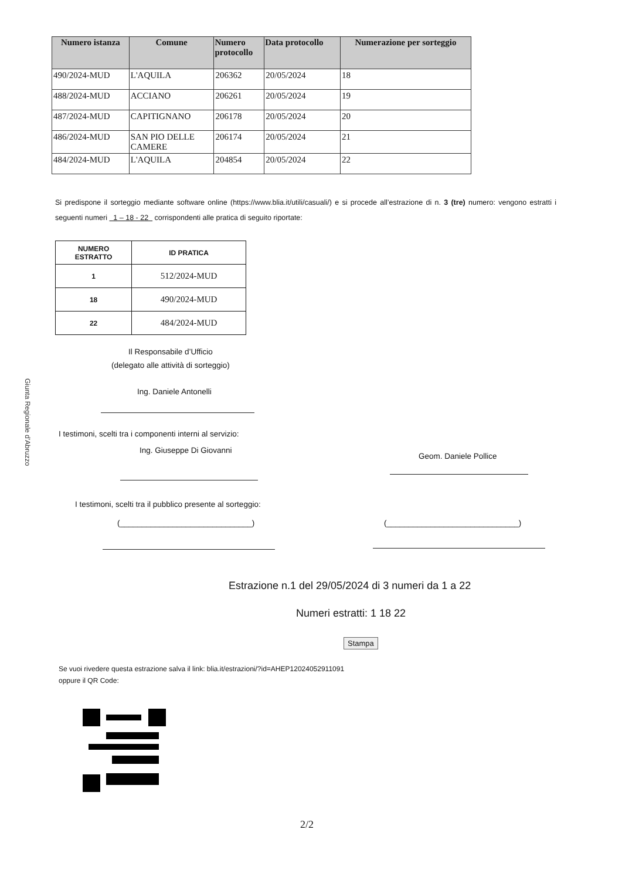Giunta Regionale d'Abruzzo
| Numero istanza | Comune | Numero protocollo | Data protocollo | Numerazione per sorteggio |
| --- | --- | --- | --- | --- |
| 490/2024-MUD | L'AQUILA | 206362 | 20/05/2024 | 18 |
| 488/2024-MUD | ACCIANO | 206261 | 20/05/2024 | 19 |
| 487/2024-MUD | CAPITIGNANO | 206178 | 20/05/2024 | 20 |
| 486/2024-MUD | SAN PIO DELLE CAMERE | 206174 | 20/05/2024 | 21 |
| 484/2024-MUD | L'AQUILA | 204854 | 20/05/2024 | 22 |
Si predispone il sorteggio mediante software online (https://www.blia.it/utili/casuali/) e si procede all’estrazione di n. 3 (tre) numero: vengono estratti i seguenti numeri 1 – 18 - 22 corrispondenti alle pratica di seguito riportate:
| NUMERO ESTRATTO | ID PRATICA |
| --- | --- |
| 1 | 512/2024-MUD |
| 18 | 490/2024-MUD |
| 22 | 484/2024-MUD |
Il Responsabile d’Ufficio
(delegato alle attività di sorteggio)
Ing. Daniele Antonelli
I testimoni, scelti tra i componenti interni al servizio:
Ing. Giuseppe Di Giovanni
Geom. Daniele Pollice
I testimoni, scelti tra il pubblico presente al sorteggio:
(______________________________)
(______________________________)
Estrazione n.1 del 29/05/2024 di 3 numeri da 1 a 22
Numeri estratti: 1 18 22
Stampa
Se vuoi rivedere questa estrazione salva il link: blia.it/estrazioni/?id=AHEP12024052911091
oppure il QR Code:
2/2